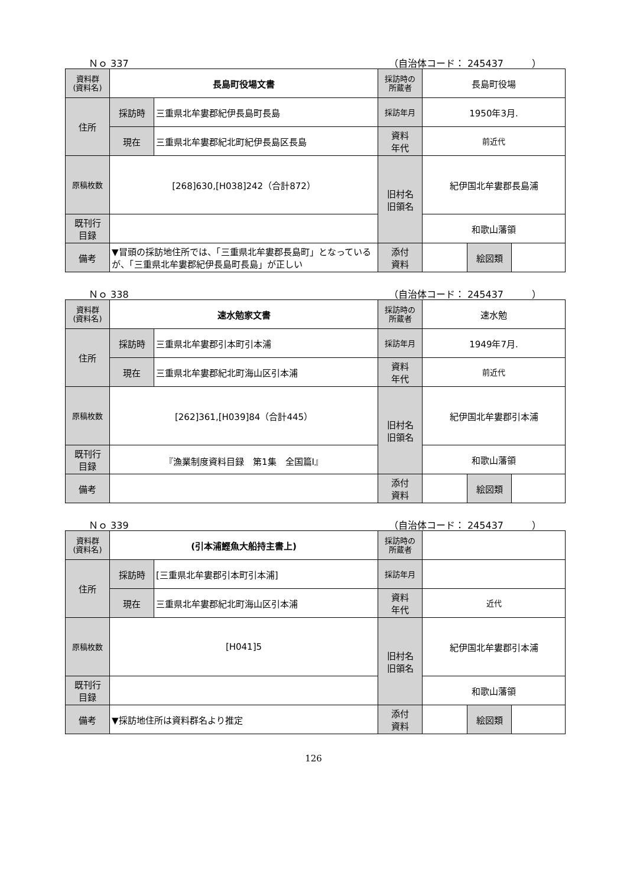Ｎｏ 337 （自治体コード： 245437　　　）
| 資料群 (資料名) | 長島町役場文書 | | 採訪時の 所蔵者 | 長島町役場 | | |
| 住所 | 採訪時 | 三重県北牟婁郡紀伊長島町長島 | 採訪年月 | 1950年3月. | | |
| | 現在 | 三重県北牟婁郡紀北町紀伊長島区長島 | 資料 年代 | 前近代 | | |
| 原稿枚数 | [268]630,[H038]242（合計872） | | 旧村名 旧領名 | 紀伊国北牟婁郡長島浦 | | |
| 既刊行 目録 | | | | 和歌山藩領 | | |
| 備考 | ▼冒頭の採訪地住所では、「三重県北牟婁郡長島町」となっているが、「三重県北牟婁郡紀伊長島町長島」が正しい | | | | | |
| | | | 添付 資料 | | 絵図類 | |
Ｎｏ 338 （自治体コード： 245437　　　）
| 資料群 (資料名) | 速水勉家文書 | | 採訪時の 所蔵者 | 速水勉 | | |
| 住所 | 採訪時 | 三重県北牟婁郡引本町引本浦 | 採訪年月 | 1949年7月. | | |
| | 現在 | 三重県北牟婁郡紀北町海山区引本浦 | 資料 年代 | 前近代 | | |
| 原稿枚数 | [262]361,[H039]84（合計445） | | 旧村名 旧領名 | 紀伊国北牟婁郡引本浦 | | |
| 既刊行 目録 | 『漁業制度資料目録 第1集 全国篇Ⅰ』 | | | 和歌山藩領 | | |
| 備考 | | | | | | |
| | | | 添付 資料 | | 絵図類 | |
Ｎｏ 339 （自治体コード： 245437　　　）
| 資料群 (資料名) | (引本浦鰹魚大船持主書上) | | 採訪時の 所蔵者 | | | |
| 住所 | 採訪時 | [三重県北牟婁郡引本町引本浦] | 採訪年月 | | | |
| | 現在 | 三重県北牟婁郡紀北町海山区引本浦 | 資料 年代 | 近代 | | |
| 原稿枚数 | [H041]5 | | 旧村名 旧領名 | 紀伊国北牟婁郡引本浦 | | |
| 既刊行 目録 | | | | 和歌山藩領 | | |
| 備考 | ▼採訪地住所は資料群名より推定 | | | | | |
| | | | 添付 資料 | | 絵図類 | |
126